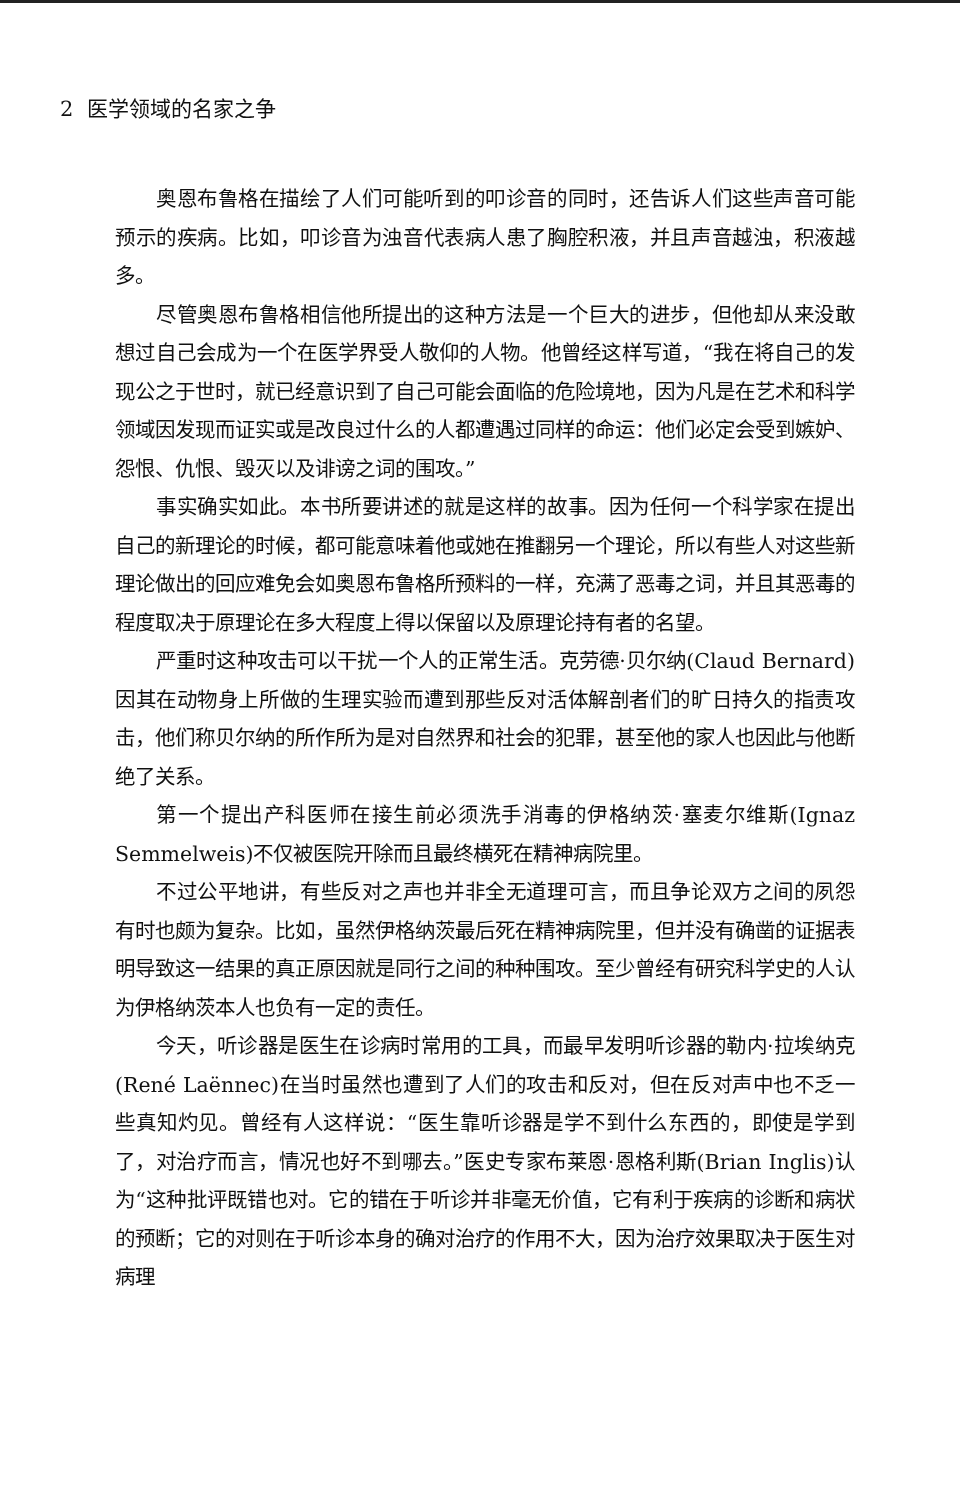2 医学领域的名家之争
奥恩布鲁格在描绘了人们可能听到的叩诊音的同时，还告诉人们这些声音可能预示的疾病。比如，叩诊音为浊音代表病人患了胸腔积液，并且声音越浊，积液越多。
尽管奥恩布鲁格相信他所提出的这种方法是一个巨大的进步，但他却从来没敢想过自己会成为一个在医学界受人敬仰的人物。他曾经这样写道，“我在将自己的发现公之于世时，就已经意识到了自己可能会面临的危险境地，因为凡是在艺术和科学领域因发现而证实或是改良过什么的人都遭遇过同样的命运：他们必定会受到嫉妒、怨恨、仇恨、毁灭以及诽谤之词的围攻。”
事实确实如此。本书所要讲述的就是这样的故事。因为任何一个科学家在提出自己的新理论的时候，都可能意味着他或她在推翻另一个理论，所以有些人对这些新理论做出的回应难免会如奥恩布鲁格所预料的一样，充满了恶毒之词，并且其恶毒的程度取决于原理论在多大程度上得以保留以及原理论持有者的名望。
严重时这种攻击可以干扰一个人的正常生活。克劳德·贝尔纳(Claud Bernard)因其在动物身上所做的生理实验而遭到那些反对活体解剖者们的旷日持久的指责攻击，他们称贝尔纳的所作所为是对自然界和社会的犯罪，甚至他的家人也因此与他断绝了关系。
第一个提出产科医师在接生前必须洗手消毒的伊格纳茨·塞麦尔维斯(Ignaz Semmelweis)不仅被医院开除而且最终横死在精神病院里。
不过公平地讲，有些反对之声也并非全无道理可言，而且争论双方之间的夙怨有时也颇为复杂。比如，虽然伊格纳茨最后死在精神病院里，但并没有确凿的证据表明导致这一结果的真正原因就是同行之间的种种围攻。至少曾经有研究科学史的人认为伊格纳茨本人也负有一定的责任。
今天，听诊器是医生在诊病时常用的工具，而最早发明听诊器的勒内·拉埃纳克(René Laënnec)在当时虽然也遭到了人们的攻击和反对，但在反对声中也不乏一些真知灼见。曾经有人这样说：“医生靠听诊器是学不到什么东西的，即使是学到了，对治疗而言，情况也好不到哪去。”医史专家布莱恩·恩格利斯(Brian Inglis)认为“这种批评既错也对。它的错在于听诊并非毫无价值，它有利于疾病的诊断和病状的预断；它的对则在于听诊本身的确对治疗的作用不大，因为治疗效果取决于医生对病理